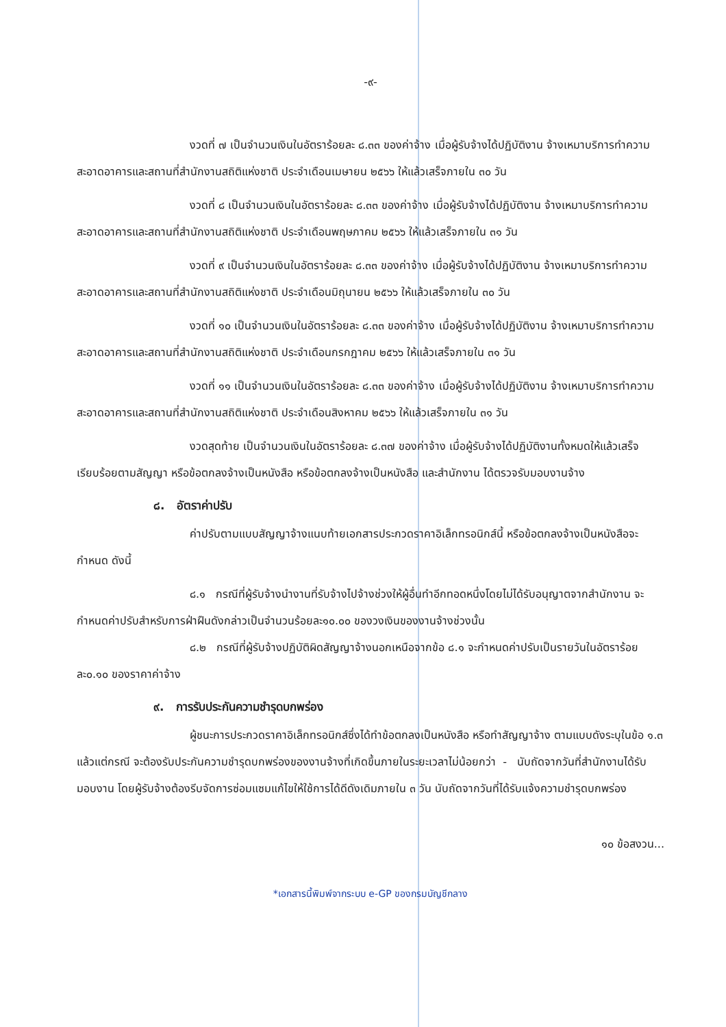-๙-
งวดที่ ๗ เป็นจำนวนเงินในอัตราร้อยละ ๘.๓๓ ของค่าจ้าง เมื่อผู้รับจ้างได้ปฏิบัติงาน จ้างเหมาบริการทำความสะอาดอาคารและสถานที่สำนักงานสถิติแห่งชาติ ประจำเดือนเมษายน ๒๕๖๖ ให้แล้วเสร็จภายใน ๓๐ วัน
งวดที่ ๘ เป็นจำนวนเงินในอัตราร้อยละ ๘.๓๓ ของค่าจ้าง เมื่อผู้รับจ้างได้ปฏิบัติงาน จ้างเหมาบริการทำความสะอาดอาคารและสถานที่สำนักงานสถิติแห่งชาติ ประจำเดือนพฤษภาคม ๒๕๖๖ ให้แล้วเสร็จภายใน ๓๑ วัน
งวดที่ ๙ เป็นจำนวนเงินในอัตราร้อยละ ๘.๓๓ ของค่าจ้าง เมื่อผู้รับจ้างได้ปฏิบัติงาน จ้างเหมาบริการทำความสะอาดอาคารและสถานที่สำนักงานสถิติแห่งชาติ ประจำเดือนมิถุนายน ๒๕๖๖ ให้แล้วเสร็จภายใน ๓๐ วัน
งวดที่ ๑๐ เป็นจำนวนเงินในอัตราร้อยละ ๘.๓๓ ของค่าจ้าง เมื่อผู้รับจ้างได้ปฏิบัติงาน จ้างเหมาบริการทำความสะอาดอาคารและสถานที่สำนักงานสถิติแห่งชาติ ประจำเดือนกรกฎาคม ๒๕๖๖ ให้แล้วเสร็จภายใน ๓๑ วัน
งวดที่ ๑๑ เป็นจำนวนเงินในอัตราร้อยละ ๘.๓๓ ของค่าจ้าง เมื่อผู้รับจ้างได้ปฏิบัติงาน จ้างเหมาบริการทำความสะอาดอาคารและสถานที่สำนักงานสถิติแห่งชาติ ประจำเดือนสิงหาคม ๒๕๖๖ ให้แล้วเสร็จภายใน ๓๑ วัน
งวดสุดท้าย เป็นจำนวนเงินในอัตราร้อยละ ๘.๓๗ ของค่าจ้าง เมื่อผู้รับจ้างได้ปฏิบัติงานทั้งหมดให้แล้วเสร็จเรียบร้อยตามสัญญา หรือข้อตกลงจ้างเป็นหนังสือ หรือข้อตกลงจ้างเป็นหนังสือ และสำนักงาน ได้ตรวจรับมอบงานจ้าง
๘. อัตราค่าปรับ
ค่าปรับตามแบบสัญญาจ้างแนบท้ายเอกสารประกวดราคาอิเล็กทรอนิกส์นี้ หรือข้อตกลงจ้างเป็นหนังสือจะกำหนด ดังนี้
๘.๑ กรณีที่ผู้รับจ้างนำงานที่รับจ้างไปจ้างช่วงให้ผู้อื่นทำอีกทอดหนึ่งโดยไม่ได้รับอนุญาตจากสำนักงาน จะกำหนดค่าปรับสำหรับการฝ่าฝืนดังกล่าวเป็นจำนวนร้อยละ๑๐.๐๐ ของวงเงินของงานจ้างช่วงนั้น
๘.๒ กรณีที่ผู้รับจ้างปฏิบัติผิดสัญญาจ้างนอกเหนือจากข้อ ๘.๑ จะกำหนดค่าปรับเป็นรายวันในอัตราร้อยละ๐.๑๐ ของราคาค่าจ้าง
๙. การรับประกันความชำรุดบกพร่อง
ผู้ชนะการประกวดราคาอิเล็กทรอนิกส์ซึ่งได้ทำข้อตกลงเป็นหนังสือ หรือทำสัญญาจ้าง ตามแบบดังระบุในข้อ ๑.๓ แล้วแต่กรณี จะต้องรับประกันความชำรุดบกพร่องของงานจ้างที่เกิดขึ้นภายในระยะเวลาไม่น้อยกว่า - นับถัดจากวันที่สำนักงานได้รับมอบงาน โดยผู้รับจ้างต้องรีบจัดการซ่อมแซมแก้ไขให้ใช้การได้ดีดังเดิมภายใน ๓ วัน นับถัดจากวันที่ได้รับแจ้งความชำรุดบกพร่อง
๑๐ ข้อสงวน...
*เอกสารนี้พิมพ์จากระบบ e-GP ของกรมบัญชีกลาง